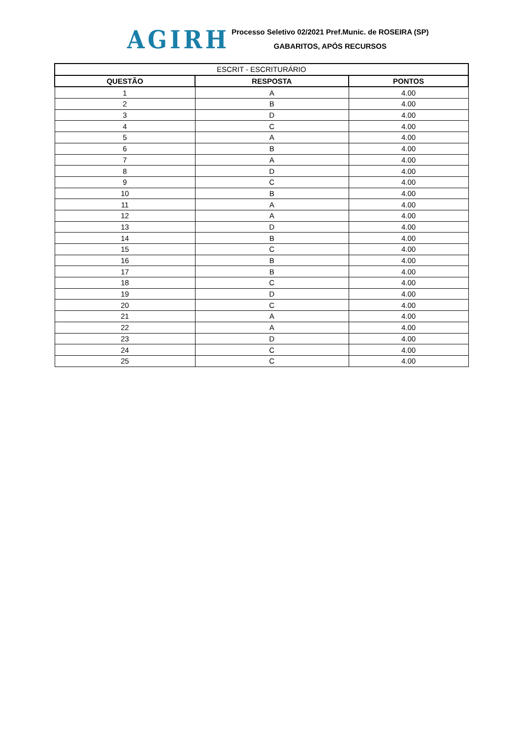AGIRH
Processo Seletivo 02/2021 Pref.Munic. de ROSEIRA (SP)
GABARITOS, APÓS RECURSOS
| ESCRIT - ESCRITURÁRIO | | |
| --- | --- | --- |
| QUESTÃO | RESPOSTA | PONTOS |
| 1 | A | 4.00 |
| 2 | B | 4.00 |
| 3 | D | 4.00 |
| 4 | C | 4.00 |
| 5 | A | 4.00 |
| 6 | B | 4.00 |
| 7 | A | 4.00 |
| 8 | D | 4.00 |
| 9 | C | 4.00 |
| 10 | B | 4.00 |
| 11 | A | 4.00 |
| 12 | A | 4.00 |
| 13 | D | 4.00 |
| 14 | B | 4.00 |
| 15 | C | 4.00 |
| 16 | B | 4.00 |
| 17 | B | 4.00 |
| 18 | C | 4.00 |
| 19 | D | 4.00 |
| 20 | C | 4.00 |
| 21 | A | 4.00 |
| 22 | A | 4.00 |
| 23 | D | 4.00 |
| 24 | C | 4.00 |
| 25 | C | 4.00 |